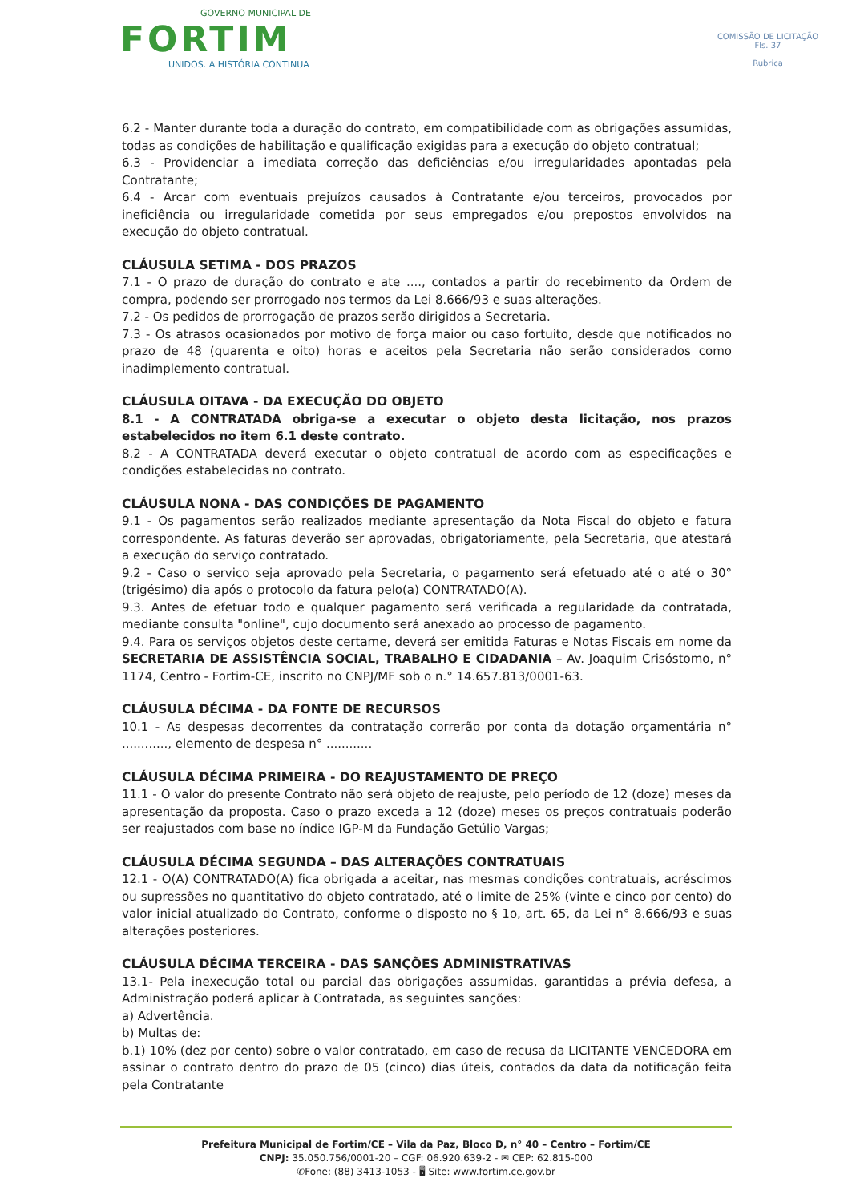GOVERNO MUNICIPAL DE
FORTIM
UNIDOS. A HISTÓRIA CONTINUA
COMISSÃO DE LICITAÇÃO
Fls. 37
Rubrica
6.2 - Manter durante toda a duração do contrato, em compatibilidade com as obrigações assumidas, todas as condições de habilitação e qualificação exigidas para a execução do objeto contratual;
6.3 - Providenciar a imediata correção das deficiências e/ou irregularidades apontadas pela Contratante;
6.4 - Arcar com eventuais prejuízos causados à Contratante e/ou terceiros, provocados por ineficiência ou irregularidade cometida por seus empregados e/ou prepostos envolvidos na execução do objeto contratual.
CLÁUSULA SETIMA - DOS PRAZOS
7.1 - O prazo de duração do contrato e ate ...., contados a partir do recebimento da Ordem de compra, podendo ser prorrogado nos termos da Lei 8.666/93 e suas alterações.
7.2 - Os pedidos de prorrogação de prazos serão dirigidos a Secretaria.
7.3 - Os atrasos ocasionados por motivo de força maior ou caso fortuito, desde que notificados no prazo de 48 (quarenta e oito) horas e aceitos pela Secretaria não serão considerados como inadimplemento contratual.
CLÁUSULA OITAVA - DA EXECUÇÃO DO OBJETO
8.1 - A CONTRATADA obriga-se a executar o objeto desta licitação, nos prazos estabelecidos no item 6.1 deste contrato.
8.2 - A CONTRATADA deverá executar o objeto contratual de acordo com as especificações e condições estabelecidas no contrato.
CLÁUSULA NONA - DAS CONDIÇÕES DE PAGAMENTO
9.1 - Os pagamentos serão realizados mediante apresentação da Nota Fiscal do objeto e fatura correspondente. As faturas deverão ser aprovadas, obrigatoriamente, pela Secretaria, que atestará a execução do serviço contratado.
9.2 - Caso o serviço seja aprovado pela Secretaria, o pagamento será efetuado até o até o 30° (trigésimo) dia após o protocolo da fatura pelo(a) CONTRATADO(A).
9.3. Antes de efetuar todo e qualquer pagamento será verificada a regularidade da contratada, mediante consulta "online", cujo documento será anexado ao processo de pagamento.
9.4. Para os serviços objetos deste certame, deverá ser emitida Faturas e Notas Fiscais em nome da SECRETARIA DE ASSISTÊNCIA SOCIAL, TRABALHO E CIDADANIA – Av. Joaquim Crisóstomo, n° 1174, Centro - Fortim-CE, inscrito no CNPJ/MF sob o n.° 14.657.813/0001-63.
CLÁUSULA DÉCIMA - DA FONTE DE RECURSOS
10.1 - As despesas decorrentes da contratação correrão por conta da dotação orçamentária n° ............, elemento de despesa n° ............
CLÁUSULA DÉCIMA PRIMEIRA - DO REAJUSTAMENTO DE PREÇO
11.1 - O valor do presente Contrato não será objeto de reajuste, pelo período de 12 (doze) meses da apresentação da proposta. Caso o prazo exceda a 12 (doze) meses os preços contratuais poderão ser reajustados com base no índice IGP-M da Fundação Getúlio Vargas;
CLÁUSULA DÉCIMA SEGUNDA – DAS ALTERAÇÕES CONTRATUAIS
12.1 - O(A) CONTRATADO(A) fica obrigada a aceitar, nas mesmas condições contratuais, acréscimos ou supressões no quantitativo do objeto contratado, até o limite de 25% (vinte e cinco por cento) do valor inicial atualizado do Contrato, conforme o disposto no § 1o, art. 65, da Lei n° 8.666/93 e suas alterações posteriores.
CLÁUSULA DÉCIMA TERCEIRA - DAS SANÇÕES ADMINISTRATIVAS
13.1- Pela inexecução total ou parcial das obrigações assumidas, garantidas a prévia defesa, a Administração poderá aplicar à Contratada, as seguintes sanções:
a) Advertência.
b) Multas de:
b.1) 10% (dez por cento) sobre o valor contratado, em caso de recusa da LICITANTE VENCEDORA em assinar o contrato dentro do prazo de 05 (cinco) dias úteis, contados da data da notificação feita pela Contratante
Prefeitura Municipal de Fortim/CE – Vila da Paz, Bloco D, n° 40 – Centro – Fortim/CE
CNPJ: 35.050.756/0001-20 – CGF: 06.920.639-2 - ✉ CEP: 62.815-000
✆Fone: (88) 3413-1053 - 🖥 Site: www.fortim.ce.gov.br